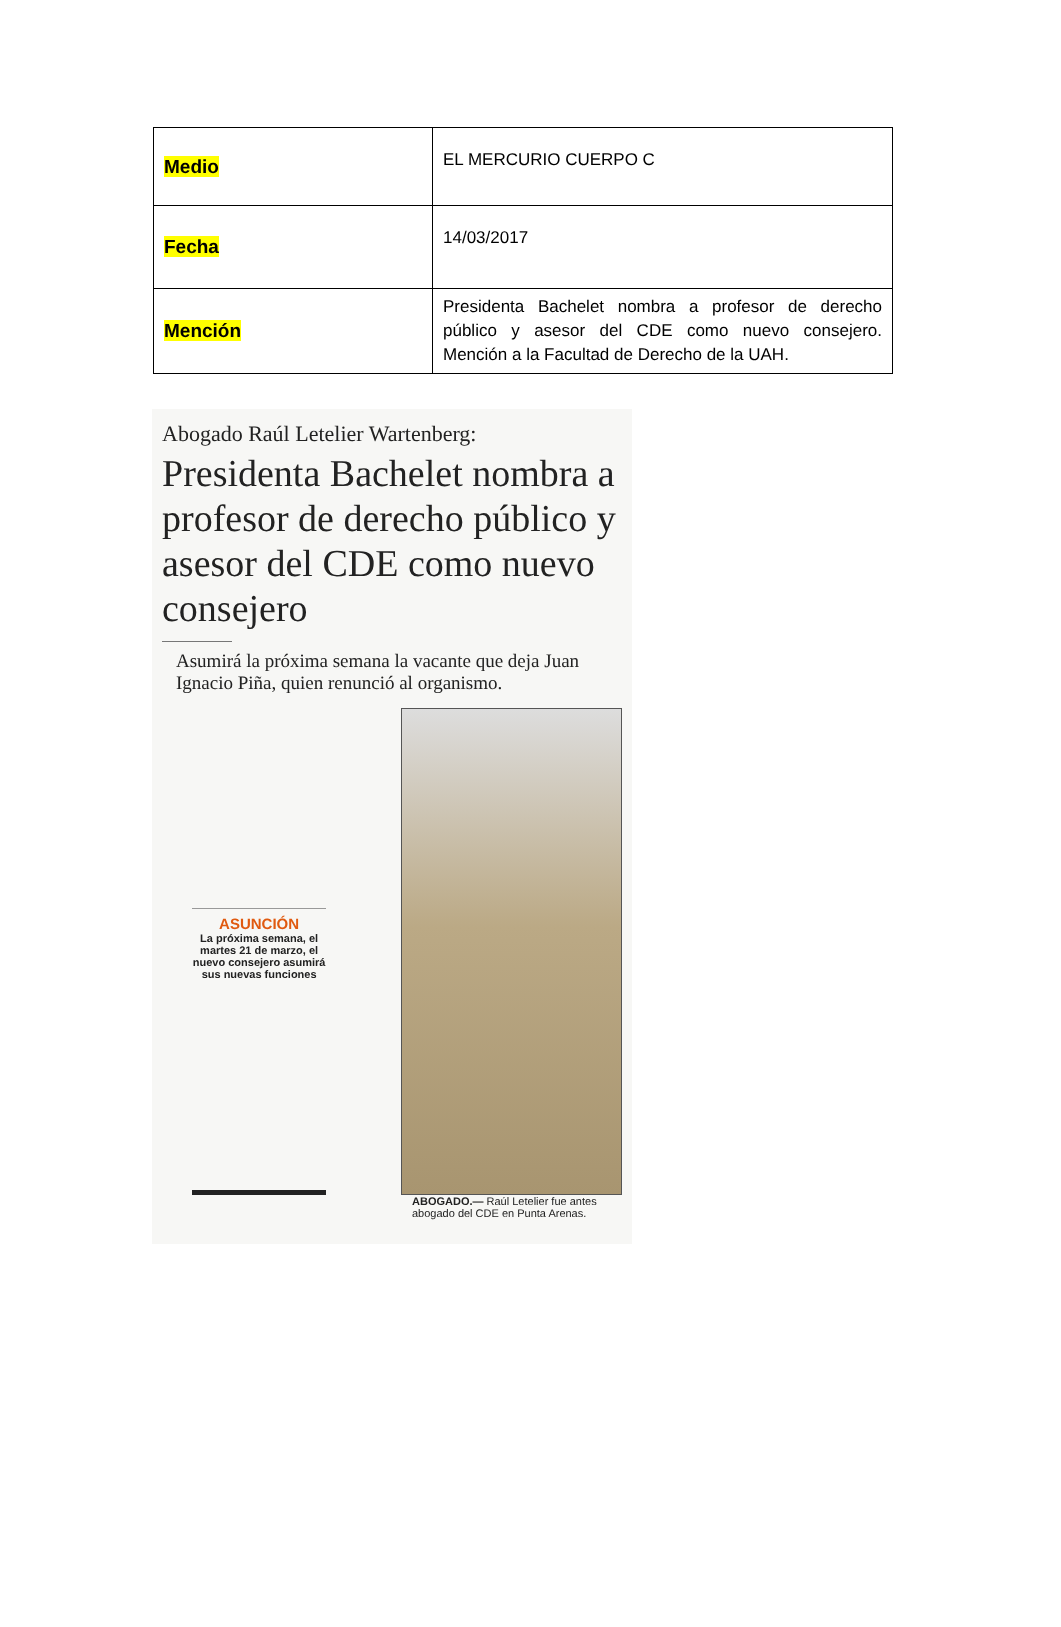| Medio | EL MERCURIO CUERPO C |
| Fecha | 14/03/2017 |
| Mención | Presidenta Bachelet nombra a profesor de derecho público y asesor del CDE como nuevo consejero. Mención a la Facultad de Derecho de la UAH. |
Abogado Raúl Letelier Wartenberg:
Presidenta Bachelet nombra a profesor de derecho público y asesor del CDE como nuevo consejero
Asumirá la próxima semana la vacante que deja Juan Ignacio Piña, quien renunció al organismo.
ASUNCIÓN
La próxima semana, el martes 21 de marzo, el nuevo consejero asumirá sus nuevas funciones
ABOGADO.— Raúl Letelier fue antes abogado del CDE en Punta Arenas.